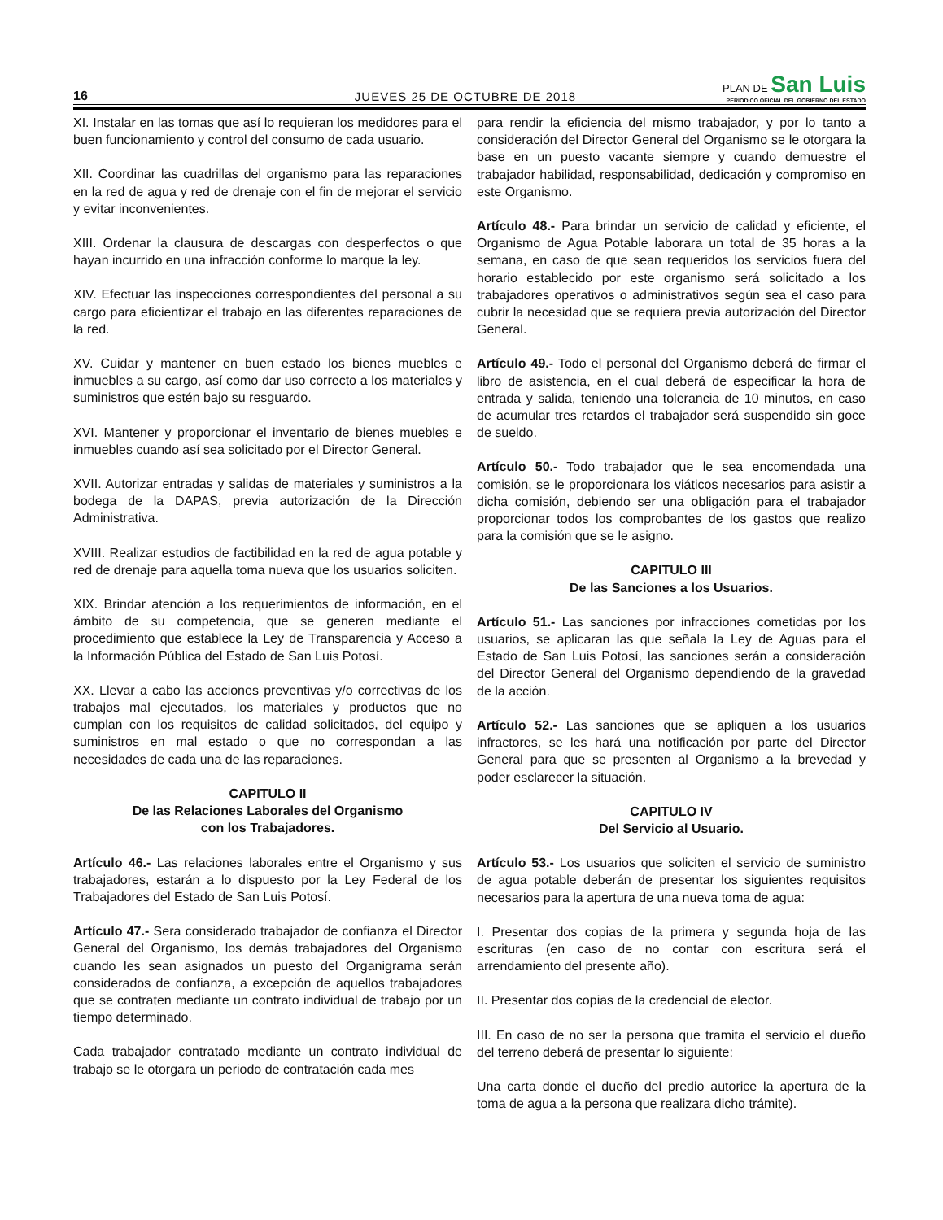16
JUEVES 25 DE OCTUBRE DE 2018
PLAN DE San Luis
PERIODICO OFICIAL DEL GOBIERNO DEL ESTADO
XI. Instalar en las tomas que así lo requieran los medidores para el buen funcionamiento y control del consumo de cada usuario.
XII. Coordinar las cuadrillas del organismo para las reparaciones en la red de agua y red de drenaje con el fin de mejorar el servicio y evitar inconvenientes.
XIII. Ordenar la clausura de descargas con desperfectos o que hayan incurrido en una infracción conforme lo marque la ley.
XIV. Efectuar las inspecciones correspondientes del personal a su cargo para eficientizar el trabajo en las diferentes reparaciones de la red.
XV. Cuidar y mantener en buen estado los bienes muebles e inmuebles a su cargo, así como dar uso correcto a los materiales y suministros que estén bajo su resguardo.
XVI. Mantener y proporcionar el inventario de bienes muebles e inmuebles cuando así sea solicitado por el Director General.
XVII. Autorizar entradas y salidas de materiales y suministros a la bodega de la DAPAS, previa autorización de la Dirección Administrativa.
XVIII. Realizar estudios de factibilidad en la red de agua potable y red de drenaje para aquella toma nueva que los usuarios soliciten.
XIX. Brindar atención a los requerimientos de información, en el ámbito de su competencia, que se generen mediante el procedimiento que establece la Ley de Transparencia y Acceso a la Información Pública del Estado de San Luis Potosí.
XX. Llevar a cabo las acciones preventivas y/o correctivas de los trabajos mal ejecutados, los materiales y productos que no cumplan con los requisitos de calidad solicitados, del equipo y suministros en mal estado o que no correspondan a las necesidades de cada una de las reparaciones.
CAPITULO II
De las Relaciones Laborales del Organismo
con los Trabajadores.
Artículo 46.- Las relaciones laborales entre el Organismo y sus trabajadores, estarán a lo dispuesto por la Ley Federal de los Trabajadores del Estado de San Luis Potosí.
Artículo 47.- Sera considerado trabajador de confianza el Director General del Organismo, los demás trabajadores del Organismo cuando les sean asignados un puesto del Organigrama serán considerados de confianza, a excepción de aquellos trabajadores que se contraten mediante un contrato individual de trabajo por un tiempo determinado.
Cada trabajador contratado mediante un contrato individual de trabajo se le otorgara un periodo de contratación cada mes
para rendir la eficiencia del mismo trabajador, y por lo tanto a consideración del Director General del Organismo se le otorgara la base en un puesto vacante siempre y cuando demuestre el trabajador habilidad, responsabilidad, dedicación y compromiso en este Organismo.
Artículo 48.- Para brindar un servicio de calidad y eficiente, el Organismo de Agua Potable laborara un total de 35 horas a la semana, en caso de que sean requeridos los servicios fuera del horario establecido por este organismo será solicitado a los trabajadores operativos o administrativos según sea el caso para cubrir la necesidad que se requiera previa autorización del Director General.
Artículo 49.- Todo el personal del Organismo deberá de firmar el libro de asistencia, en el cual deberá de especificar la hora de entrada y salida, teniendo una tolerancia de 10 minutos, en caso de acumular tres retardos el trabajador será suspendido sin goce de sueldo.
Artículo 50.- Todo trabajador que le sea encomendada una comisión, se le proporcionara los viáticos necesarios para asistir a dicha comisión, debiendo ser una obligación para el trabajador proporcionar todos los comprobantes de los gastos que realizo para la comisión que se le asigno.
CAPITULO III
De las Sanciones a los Usuarios.
Artículo 51.- Las sanciones por infracciones cometidas por los usuarios, se aplicaran las que señala la Ley de Aguas para el Estado de San Luis Potosí, las sanciones serán a consideración del Director General del Organismo dependiendo de la gravedad de la acción.
Artículo 52.- Las sanciones que se apliquen a los usuarios infractores, se les hará una notificación por parte del Director General para que se presenten al Organismo a la brevedad y poder esclarecer la situación.
CAPITULO IV
Del Servicio al Usuario.
Artículo 53.- Los usuarios que soliciten el servicio de suministro de agua potable deberán de presentar los siguientes requisitos necesarios para la apertura de una nueva toma de agua:
I. Presentar dos copias de la primera y segunda hoja de las escrituras (en caso de no contar con escritura será el arrendamiento del presente año).
II. Presentar dos copias de la credencial de elector.
III. En caso de no ser la persona que tramita el servicio el dueño del terreno deberá de presentar lo siguiente:
Una carta donde el dueño del predio autorice la apertura de la toma de agua a la persona que realizara dicho trámite).